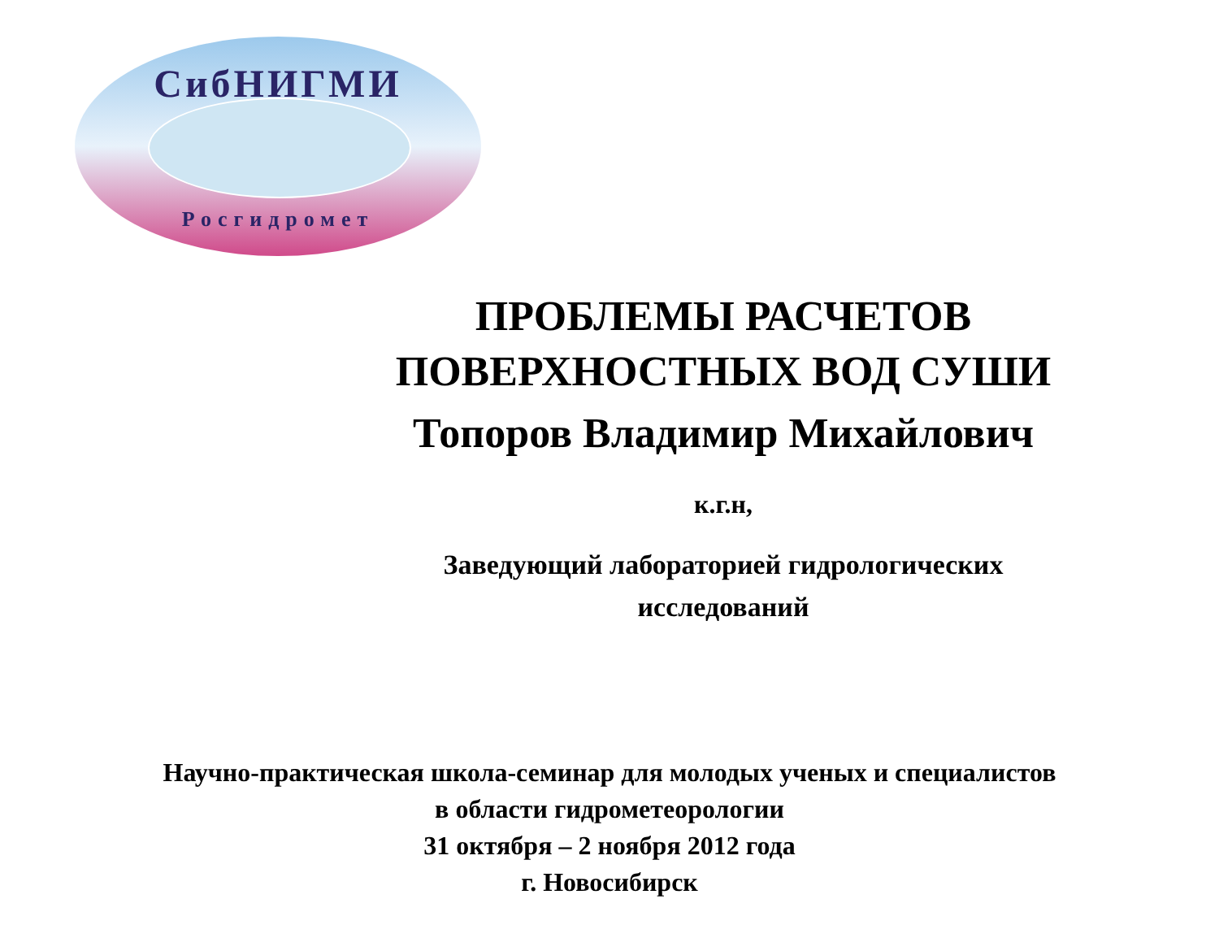СибНИГМИ
Росгидромет
ПРОБЛЕМЫ РАСЧЕТОВ
ПОВЕРХНОСТНЫХ ВОД СУШИ
Топоров Владимир Михайлович
к.г.н,
Заведующий лабораторией гидрологических
исследований
Научно-практическая школа-семинар для молодых ученых и специалистов
в области гидрометеорологии
31 октября – 2 ноября 2012 года
г. Новосибирск